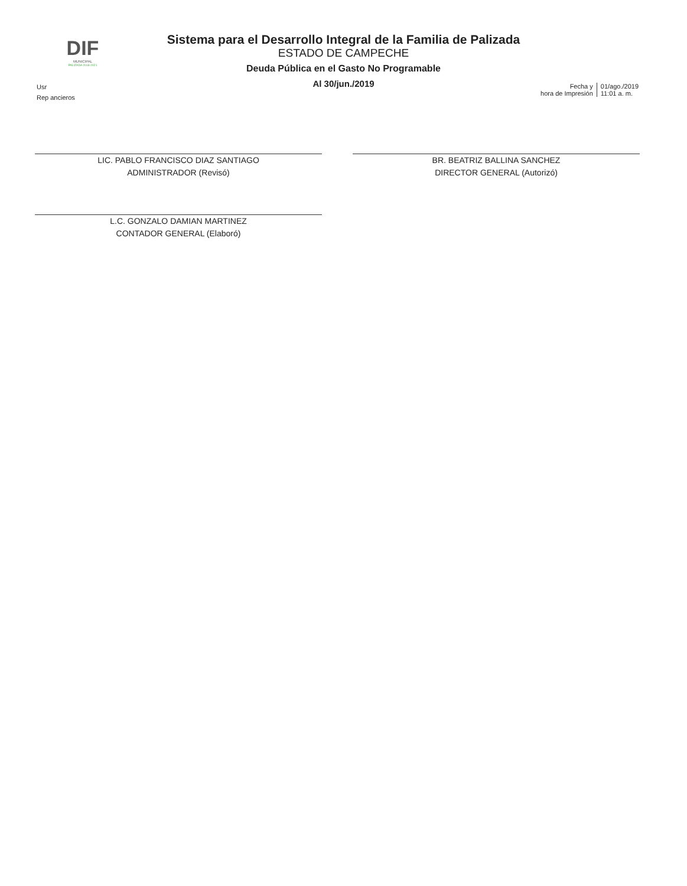DIF
MUNICIPAL
PALIZADA 2018-2021
Sistema para el Desarrollo Integral de la Familia de Palizada
ESTADO DE CAMPECHE
Deuda Pública en el Gasto No Programable
Al 30/jun./2019
Usr
Rep ancieros
Fecha y
hora de Impresión
01/ago./2019
11:01 a. m.
LIC. PABLO FRANCISCO DIAZ SANTIAGO
ADMINISTRADOR (Revisó)
L.C. GONZALO DAMIAN MARTINEZ
CONTADOR GENERAL (Elaboró)
BR. BEATRIZ BALLINA SANCHEZ
DIRECTOR GENERAL (Autorizó)